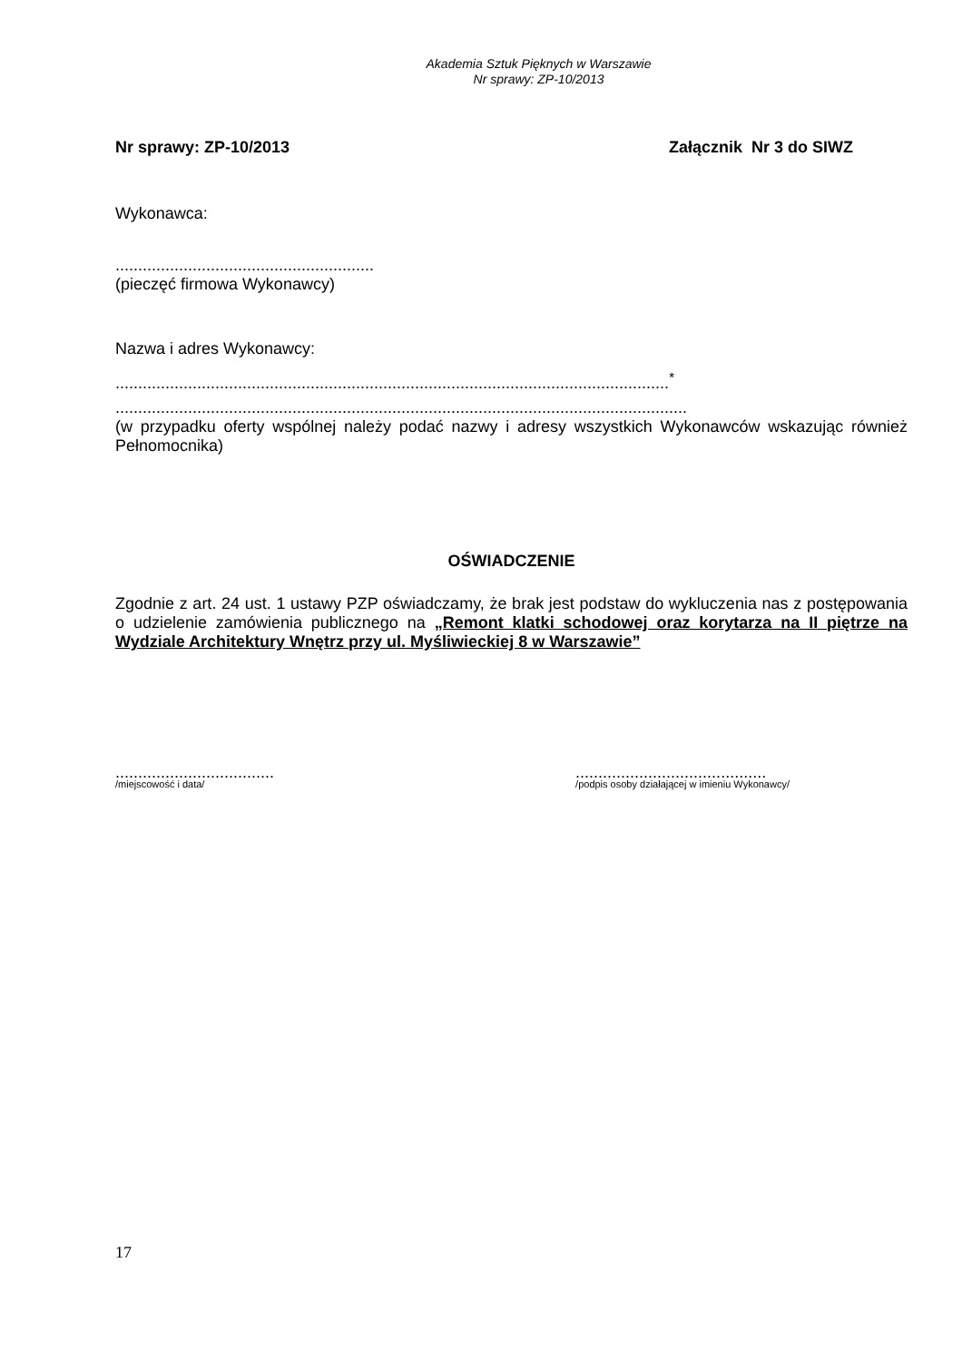Akademia Sztuk Pięknych w Warszawie
Nr sprawy: ZP-10/2013
Nr sprawy: ZP-10/2013 Załącznik Nr 3 do SIWZ
Wykonawca:
.........................................................
(pieczęć firmowa Wykonawcy)
Nazwa i adres Wykonawcy:
..........................................................................................................................<sup>*</sup>
..............................................................................................................................
(w przypadku oferty wspólnej należy podać nazwy i adresy wszystkich Wykonawców wskazując również Pełnomocnika)
OŚWIADCZENIE
Zgodnie z art. 24 ust. 1 ustawy PZP oświadczamy, że brak jest podstaw do wykluczenia nas z postępowania o udzielenie zamówienia publicznego na „Remont klatki schodowej oraz korytarza na II piętrze na Wydziale Architektury Wnętrz przy ul. Myśliwieckiej 8 w Warszawie”
...................................
/miejscowość i data/
..........................................
/podpis osoby działającej w imieniu Wykonawcy/
17